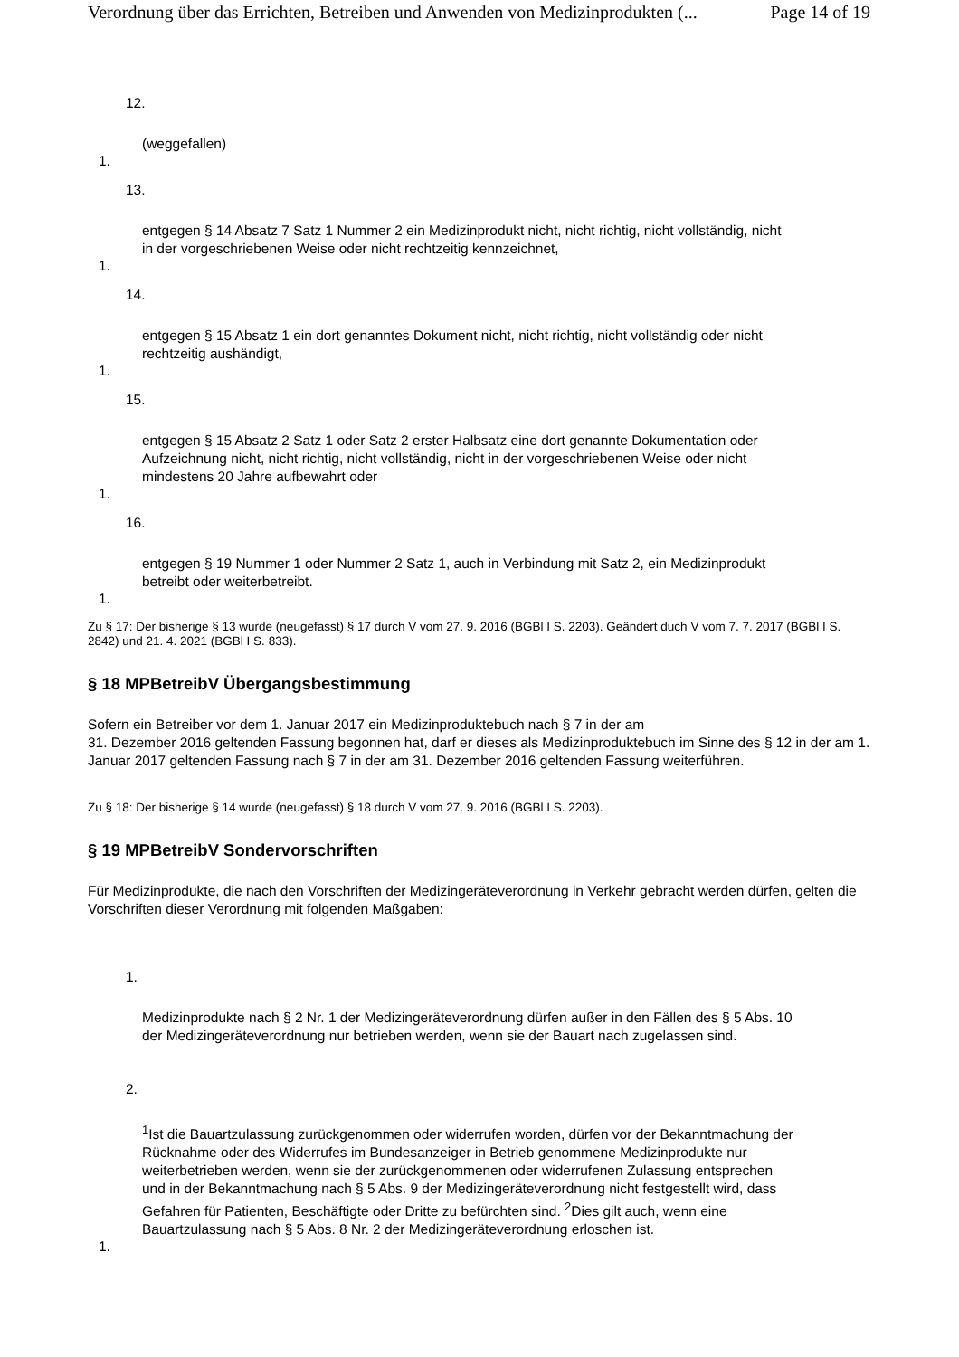Verordnung über das Errichten, Betreiben und Anwenden von Medizinprodukten (... Page 14 of 19
12.
(weggefallen)
1.
13.
entgegen § 14 Absatz 7 Satz 1 Nummer 2 ein Medizinprodukt nicht, nicht richtig, nicht vollständig, nicht in der vorgeschriebenen Weise oder nicht rechtzeitig kennzeichnet,
1.
14.
entgegen § 15 Absatz 1 ein dort genanntes Dokument nicht, nicht richtig, nicht vollständig oder nicht rechtzeitig aushändigt,
1.
15.
entgegen § 15 Absatz 2 Satz 1 oder Satz 2 erster Halbsatz eine dort genannte Dokumentation oder Aufzeichnung nicht, nicht richtig, nicht vollständig, nicht in der vorgeschriebenen Weise oder nicht mindestens 20 Jahre aufbewahrt oder
1.
16.
entgegen § 19 Nummer 1 oder Nummer 2 Satz 1, auch in Verbindung mit Satz 2, ein Medizinprodukt betreibt oder weiterbetreibt.
1.
Zu § 17: Der bisherige § 13 wurde (neugefasst) § 17 durch V vom 27. 9. 2016 (BGBl I S. 2203). Geändert duch V vom 7. 7. 2017 (BGBl I S. 2842) und 21. 4. 2021 (BGBl I S. 833).
§ 18 MPBetreibV Übergangsbestimmung
Sofern ein Betreiber vor dem 1. Januar 2017 ein Medizinproduktebuch nach § 7 in der am
31. Dezember 2016 geltenden Fassung begonnen hat, darf er dieses als Medizinproduktebuch im Sinne des § 12 in der am 1. Januar 2017 geltenden Fassung nach § 7 in der am 31. Dezember 2016 geltenden Fassung weiterführen.
Zu § 18: Der bisherige § 14 wurde (neugefasst) § 18 durch V vom 27. 9. 2016 (BGBl I S. 2203).
§ 19 MPBetreibV Sondervorschriften
Für Medizinprodukte, die nach den Vorschriften der Medizingeräteverordnung in Verkehr gebracht werden dürfen, gelten die Vorschriften dieser Verordnung mit folgenden Maßgaben:
1.
Medizinprodukte nach § 2 Nr. 1 der Medizingeräteverordnung dürfen außer in den Fällen des § 5 Abs. 10 der Medizingeräteverordnung nur betrieben werden, wenn sie der Bauart nach zugelassen sind.
2.
<sup>1</sup> Ist die Bauartzulassung zurückgenommen oder widerrufen worden, dürfen vor der Bekanntmachung der Rücknahme oder des Widerrufes im Bundesanzeiger in Betrieb genommene Medizinprodukte nur weiterbetrieben werden, wenn sie der zurückgenommenen oder widerrufenen Zulassung entsprechen und in der Bekanntmachung nach § 5 Abs. 9 der Medizingeräteverordnung nicht festgestellt wird, dass Gefahren für Patienten, Beschäftigte oder Dritte zu befürchten sind. <sup>2</sup>Dies gilt auch, wenn eine Bauartzulassung nach § 5 Abs. 8 Nr. 2 der Medizingeräteverordnung erloschen ist.
1.